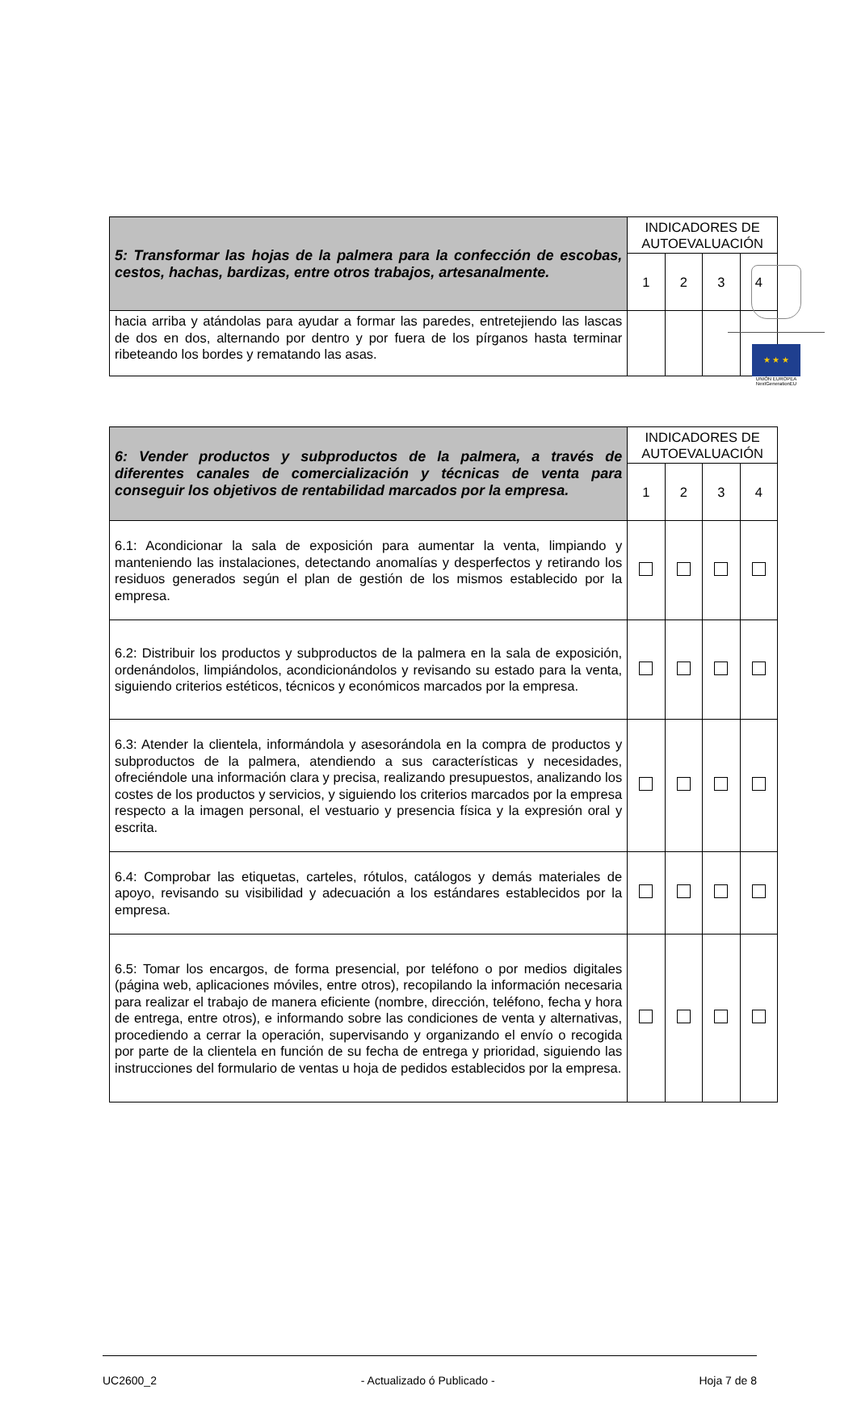★ ★ ★
UNIÓN EUROPEA
NextGenerationEU
| 5: Transformar las hojas de la palmera para la confección de escobas, cestos, hachas, bardizas, entre otros trabajos, artesanalmente. | INDICADORES DE AUTOEVALUACIÓN | | | |
| --- | --- | --- | --- | --- |
| | 1 | 2 | 3 | 4 |
| hacia arriba y atándolas para ayudar a formar las paredes, entretejiendo las lascas de dos en dos, alternando por dentro y por fuera de los pírganos hasta terminar ribeteando los bordes y rematando las asas. | | | | |
| 6: Vender productos y subproductos de la palmera, a través de diferentes canales de comercialización y técnicas de venta para conseguir los objetivos de rentabilidad marcados por la empresa. | INDICADORES DE AUTOEVALUACIÓN | | | |
| --- | --- | --- | --- | --- |
| | 1 | 2 | 3 | 4 |
| 6.1: Acondicionar la sala de exposición para aumentar la venta, limpiando y manteniendo las instalaciones, detectando anomalías y desperfectos y retirando los residuos generados según el plan de gestión de los mismos establecido por la empresa. | | | | |
| 6.2: Distribuir los productos y subproductos de la palmera en la sala de exposición, ordenándolos, limpiándolos, acondicionándolos y revisando su estado para la venta, siguiendo criterios estéticos, técnicos y económicos marcados por la empresa. | | | | |
| 6.3: Atender la clientela, informándola y asesorándola en la compra de productos y subproductos de la palmera, atendiendo a sus características y necesidades, ofreciéndole una información clara y precisa, realizando presupuestos, analizando los costes de los productos y servicios, y siguiendo los criterios marcados por la empresa respecto a la imagen personal, el vestuario y presencia física y la expresión oral y escrita. | | | | |
| 6.4: Comprobar las etiquetas, carteles, rótulos, catálogos y demás materiales de apoyo, revisando su visibilidad y adecuación a los estándares establecidos por la empresa. | | | | |
| 6.5: Tomar los encargos, de forma presencial, por teléfono o por medios digitales (página web, aplicaciones móviles, entre otros), recopilando la información necesaria para realizar el trabajo de manera eficiente (nombre, dirección, teléfono, fecha y hora de entrega, entre otros), e informando sobre las condiciones de venta y alternativas, procediendo a cerrar la operación, supervisando y organizando el envío o recogida por parte de la clientela en función de su fecha de entrega y prioridad, siguiendo las instrucciones del formulario de ventas u hoja de pedidos establecidos por la empresa. | | | | |
UC2600_2 - Actualizado ó Publicado - Hoja 7 de 8